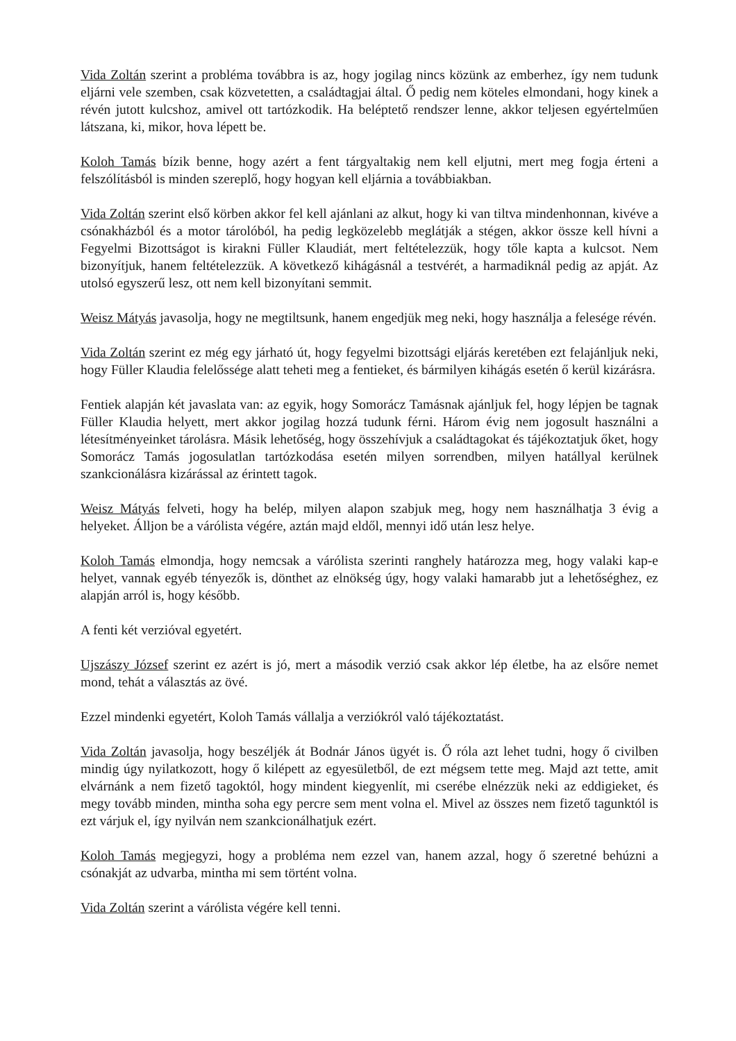Vida Zoltán szerint a probléma továbbra is az, hogy jogilag nincs közünk az emberhez, így nem tudunk eljárni vele szemben, csak közvetetten, a családtagjai által. Ő pedig nem köteles elmondani, hogy kinek a révén jutott kulcshoz, amivel ott tartózkodik. Ha beléptető rendszer lenne, akkor teljesen egyértelműen látszana, ki, mikor, hova lépett be.
Koloh Tamás bízik benne, hogy azért a fent tárgyaltakig nem kell eljutni, mert meg fogja érteni a felszólításból is minden szereplő, hogy hogyan kell eljárnia a továbbiakban.
Vida Zoltán szerint első körben akkor fel kell ajánlani az alkut, hogy ki van tiltva mindenhonnan, kivéve a csónakházból és a motor tárolóból, ha pedig legközelebb meglátják a stégen, akkor össze kell hívni a Fegyelmi Bizottságot is kirakni Füller Klaudiát, mert feltételezzük, hogy tőle kapta a kulcsot. Nem bizonyítjuk, hanem feltételezzük. A következő kihágásnál a testvérét, a harmadiknál pedig az apját. Az utolsó egyszerű lesz, ott nem kell bizonyítani semmit.
Weisz Mátyás javasolja, hogy ne megtiltsunk, hanem engedjük meg neki, hogy használja a felesége révén.
Vida Zoltán szerint ez még egy járható út, hogy fegyelmi bizottsági eljárás keretében ezt felajánljuk neki, hogy Füller Klaudia felelőssége alatt teheti meg a fentieket, és bármilyen kihágás esetén ő kerül kizárásra.
Fentiek alapján két javaslata van: az egyik, hogy Somorácz Tamásnak ajánljuk fel, hogy lépjen be tagnak Füller Klaudia helyett, mert akkor jogilag hozzá tudunk férni. Három évig nem jogosult használni a létesítményeinket tárolásra. Másik lehetőség, hogy összehívjuk a családtagokat és tájékoztatjuk őket, hogy Somorácz Tamás jogosulatlan tartózkodása esetén milyen sorrendben, milyen hatállyal kerülnek szankcionálásra kizárással az érintett tagok.
Weisz Mátyás felveti, hogy ha belép, milyen alapon szabjuk meg, hogy nem használhatja 3 évig a helyeket. Álljon be a várólista végére, aztán majd eldől, mennyi idő után lesz helye.
Koloh Tamás elmondja, hogy nemcsak a várólista szerinti ranghely határozza meg, hogy valaki kap-e helyet, vannak egyéb tényezők is, dönthet az elnökség úgy, hogy valaki hamarabb jut a lehetőséghez, ez alapján arról is, hogy később.
A fenti két verzióval egyetért.
Ujszászy József szerint ez azért is jó, mert a második verzió csak akkor lép életbe, ha az elsőre nemet mond, tehát a választás az övé.
Ezzel mindenki egyetért, Koloh Tamás vállalja a verziókról való tájékoztatást.
Vida Zoltán javasolja, hogy beszéljék át Bodnár János ügyét is. Ő róla azt lehet tudni, hogy ő civilben mindig úgy nyilatkozott, hogy ő kilépett az egyesületből, de ezt mégsem tette meg. Majd azt tette, amit elvárnánk a nem fizető tagoktól, hogy mindent kiegyenlít, mi cserébe elnézzük neki az eddigieket, és megy tovább minden, mintha soha egy percre sem ment volna el. Mivel az összes nem fizető tagunktól is ezt várjuk el, így nyilván nem szankcionálhatjuk ezért.
Koloh Tamás megjegyzi, hogy a probléma nem ezzel van, hanem azzal, hogy ő szeretné behúzni a csónakját az udvarba, mintha mi sem történt volna.
Vida Zoltán szerint a várólista végére kell tenni.